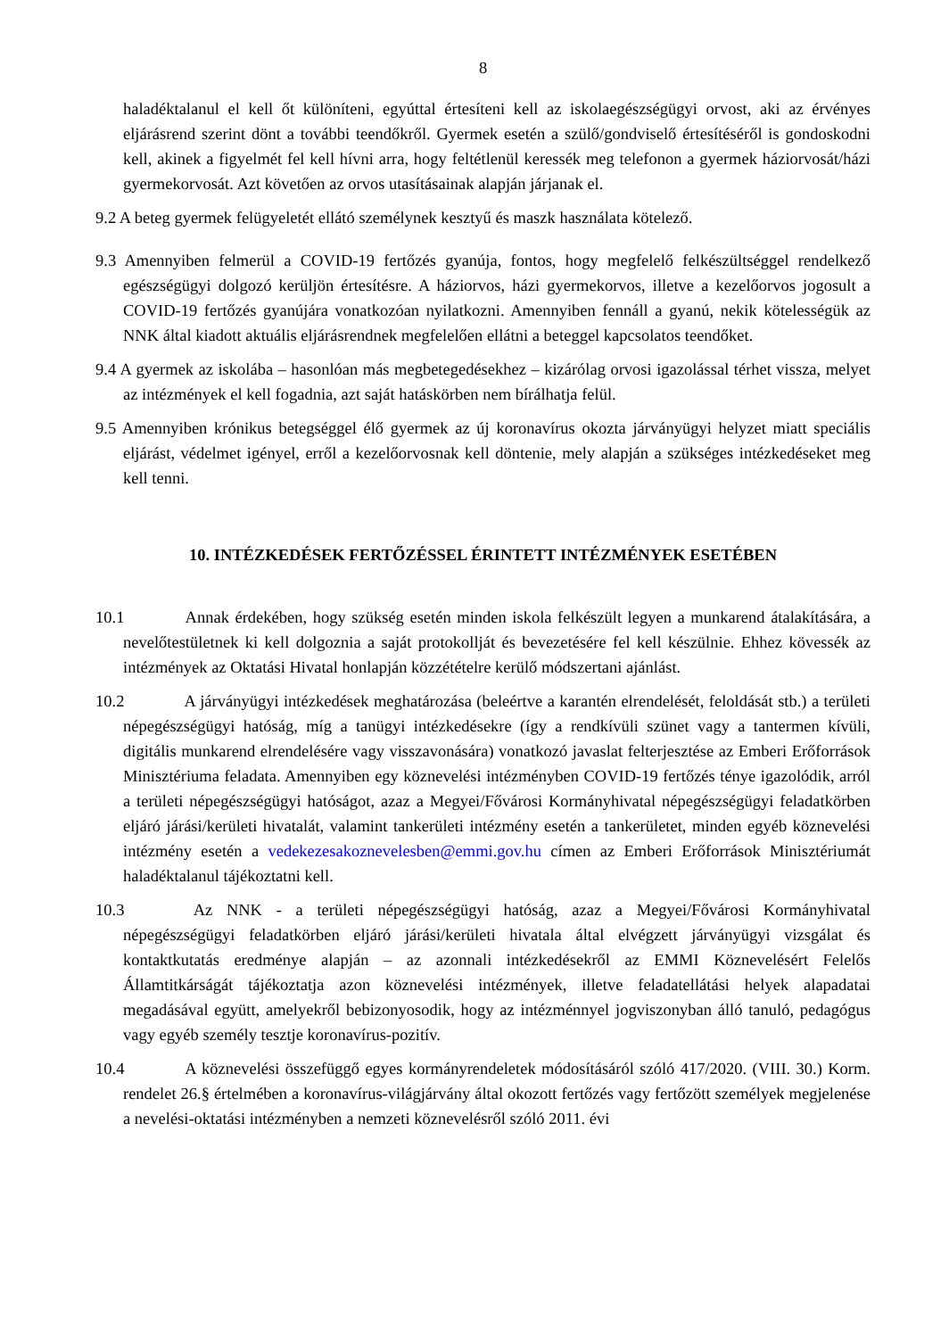8
haladéktalanul el kell őt különíteni, egyúttal értesíteni kell az iskolaegészségügyi orvost, aki az érvényes eljárásrend szerint dönt a további teendőkről. Gyermek esetén a szülő/gondviselő értesítéséről is gondoskodni kell, akinek a figyelmét fel kell hívni arra, hogy feltétlenül keressék meg telefonon a gyermek háziorvosát/házi gyermekorvosát. Azt követően az orvos utasításainak alapján járjanak el.
9.2 A beteg gyermek felügyeletét ellátó személynek kesztyű és maszk használata kötelező.
9.3 Amennyiben felmerül a COVID-19 fertőzés gyanúja, fontos, hogy megfelelő felkészültséggel rendelkező egészségügyi dolgozó kerüljön értesítésre. A háziorvos, házi gyermekorvos, illetve a kezelőorvos jogosult a COVID-19 fertőzés gyanújára vonatkozóan nyilatkozni. Amennyiben fennáll a gyanú, nekik kötelességük az NNK által kiadott aktuális eljárásrendnek megfelelően ellátni a beteggel kapcsolatos teendőket.
9.4 A gyermek az iskolába – hasonlóan más megbetegedésekhez – kizárólag orvosi igazolással térhet vissza, melyet az intézmények el kell fogadnia, azt saját hatáskörben nem bírálhatja felül.
9.5 Amennyiben krónikus betegséggel élő gyermek az új koronavírus okozta járványügyi helyzet miatt speciális eljárást, védelmet igényel, erről a kezelőorvosnak kell döntenie, mely alapján a szükséges intézkedéseket meg kell tenni.
10. INTÉZKEDÉSEK FERTŐZÉSSEL ÉRINTETT INTÉZMÉNYEK ESETÉBEN
10.1 Annak érdekében, hogy szükség esetén minden iskola felkészült legyen a munkarend átalakítására, a nevelőtestületnek ki kell dolgoznia a saját protokollját és bevezetésére fel kell készülnie. Ehhez kövessék az intézmények az Oktatási Hivatal honlapján közzétételre kerülő módszertani ajánlást.
10.2 A járványügyi intézkedések meghatározása (beleértve a karantén elrendelését, feloldását stb.) a területi népegészségügyi hatóság, míg a tanügyi intézkedésekre (így a rendkívüli szünet vagy a tantermen kívüli, digitális munkarend elrendelésére vagy visszavonására) vonatkozó javaslat felterjesztése az Emberi Erőforrások Minisztériuma feladata. Amennyiben egy köznevelési intézményben COVID-19 fertőzés ténye igazolódik, arról a területi népegészségügyi hatóságot, azaz a Megyei/Fővárosi Kormányhivatal népegészségügyi feladatkörben eljáró járási/kerületi hivatalát, valamint tankerületi intézmény esetén a tankerületet, minden egyéb köznevelési intézmény esetén a vedekezesakoznevelesben@emmi.gov.hu címen az Emberi Erőforrások Minisztériumát haladéktalanul tájékoztatni kell.
10.3 Az NNK - a területi népegészségügyi hatóság, azaz a Megyei/Fővárosi Kormányhivatal népegészségügyi feladatkörben eljáró járási/kerületi hivatala által elvégzett járványügyi vizsgálat és kontaktkutatás eredménye alapján – az azonnali intézkedésekről az EMMI Köznevelésért Felelős Államtitkárságát tájékoztatja azon köznevelési intézmények, illetve feladatellátási helyek alapadatai megadásával együtt, amelyekről bebizonyosodik, hogy az intézménnyel jogviszonyban álló tanuló, pedagógus vagy egyéb személy tesztje koronavírus-pozitív.
10.4 A köznevelési összefüggő egyes kormányrendeletek módosításáról szóló 417/2020. (VIII. 30.) Korm. rendelet 26.§ értelmében a koronavírus-világjárvány által okozott fertőzés vagy fertőzött személyek megjelenése a nevelési-oktatási intézményben a nemzeti köznevelésről szóló 2011. évi